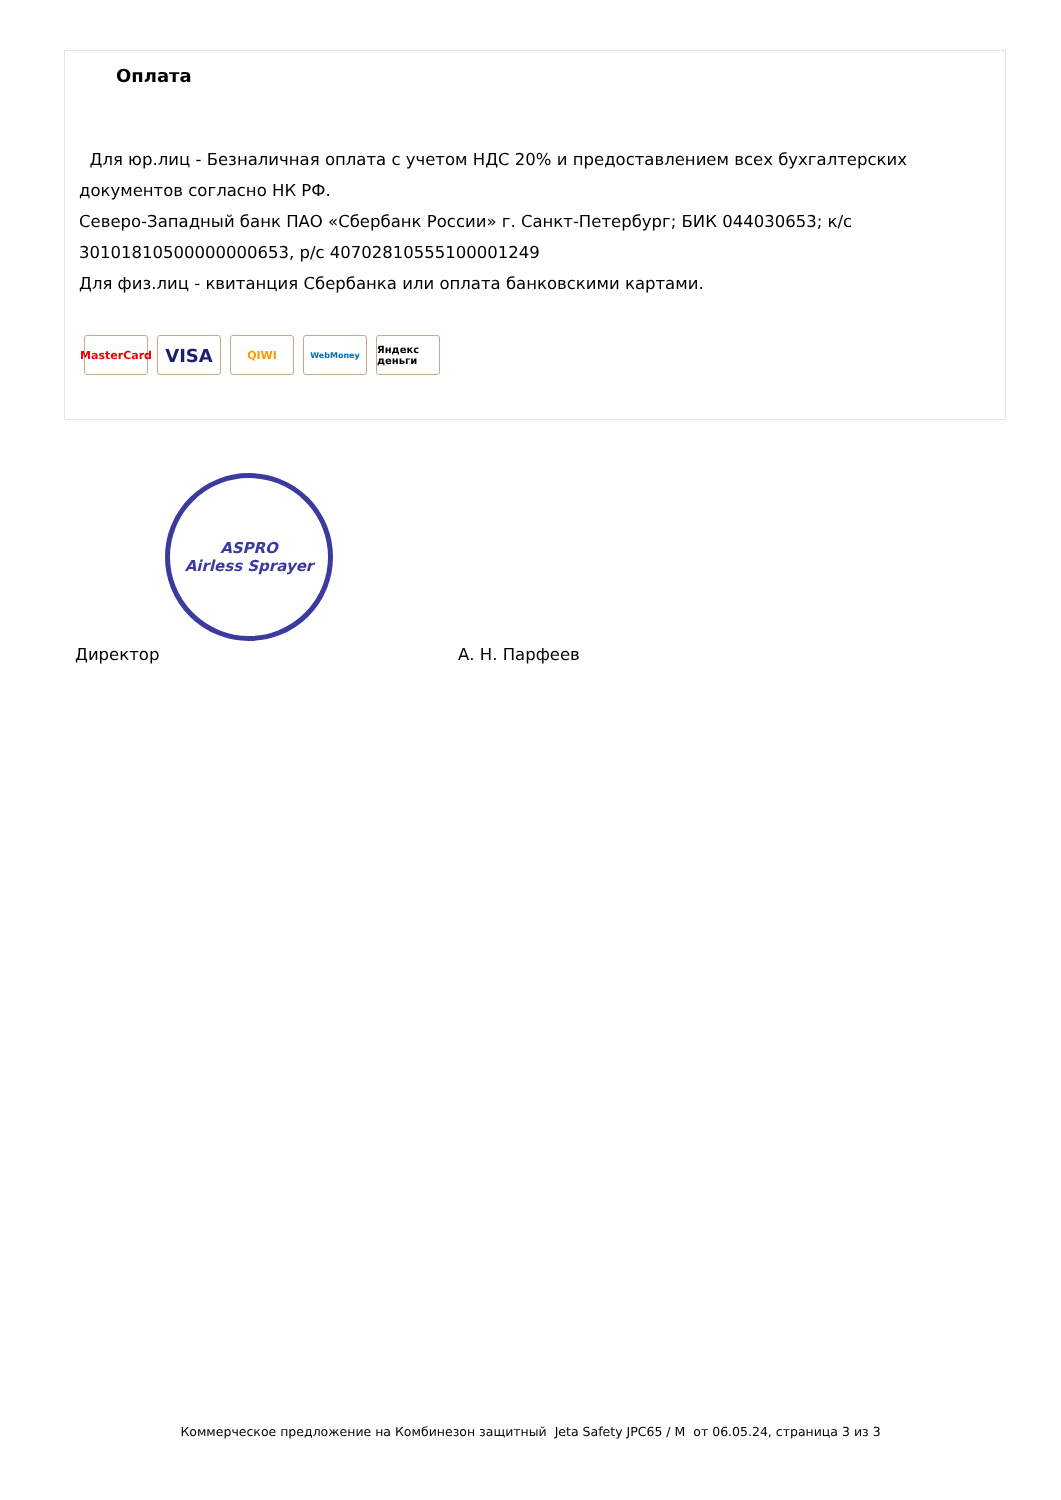Оплата
Для юр.лиц - Безналичная оплата с учетом НДС 20% и предоставлением всех бухгалтерских документов согласно НК РФ.
Северо-Западный банк ПАО «Сбербанк России» г. Санкт-Петербург; БИК 044030653; к/с 30101810500000000653, р/с 40702810555100001249
Для физ.лиц - квитанция Сбербанка или оплата банковскими картами.
MasterCard
VISA
QIWI
WebMoney
Яндекс деньги
ASPRO
Airless Sprayer
Директор А. Н. Парфеев
Коммерческое предложение на Комбинезон защитный Jeta Safety JPC65 / M от 06.05.24, страница 3 из 3